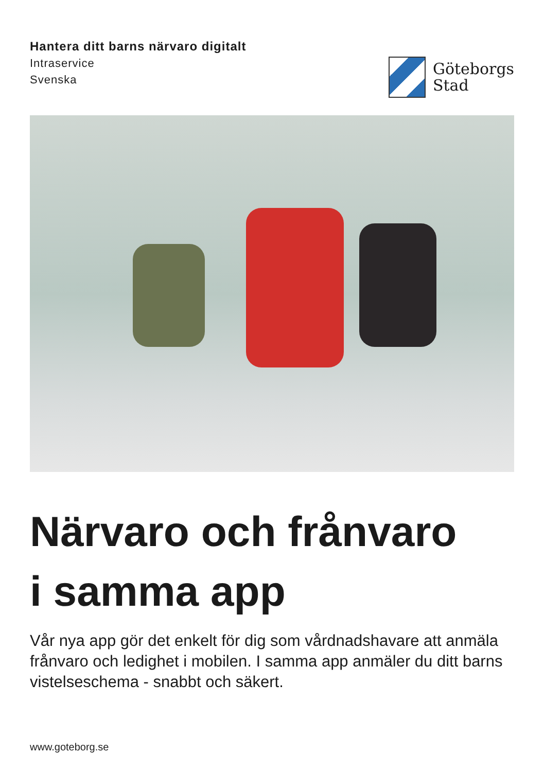Hantera ditt barns närvaro digitalt
Intraservice
Svenska
Göteborgs
Stad
Närvaro och frånvaro
i samma app
Vår nya app gör det enkelt för dig som vårdnadshavare att anmäla frånvaro och ledighet i mobilen. I samma app anmäler du ditt barns vistelseschema - snabbt och säkert.
www.goteborg.se